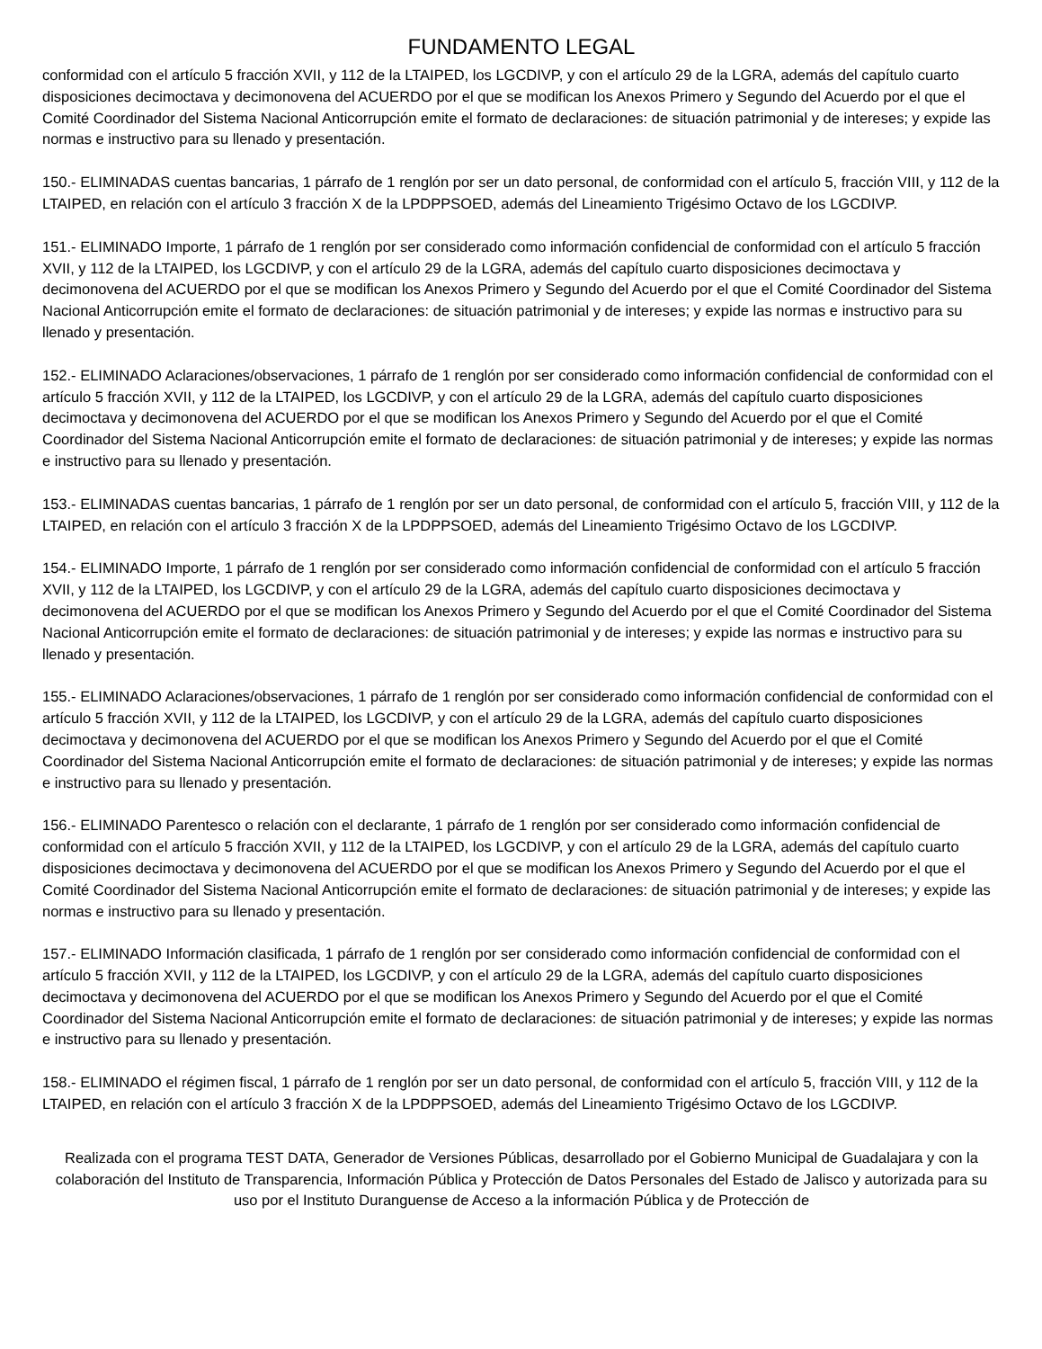FUNDAMENTO LEGAL
conformidad con el artículo 5 fracción XVII, y 112 de la LTAIPED, los LGCDIVP, y con el artículo 29 de la LGRA, además del capítulo cuarto disposiciones decimoctava y decimonovena del ACUERDO por el que se modifican los Anexos Primero y Segundo del Acuerdo por el que el Comité Coordinador del Sistema Nacional Anticorrupción emite el formato de declaraciones: de situación patrimonial y de intereses; y expide las normas e instructivo para su llenado y presentación.
150.- ELIMINADAS cuentas bancarias, 1 párrafo de 1 renglón por ser un dato personal, de conformidad con el artículo 5, fracción VIII, y 112 de la LTAIPED, en relación con el artículo 3 fracción X de la LPDPPSOED, además del Lineamiento Trigésimo Octavo de los LGCDIVP.
151.- ELIMINADO Importe, 1 párrafo de 1 renglón por ser considerado como información confidencial de conformidad con el artículo 5 fracción XVII, y 112 de la LTAIPED, los LGCDIVP, y con el artículo 29 de la LGRA, además del capítulo cuarto disposiciones decimoctava y decimonovena del ACUERDO por el que se modifican los Anexos Primero y Segundo del Acuerdo por el que el Comité Coordinador del Sistema Nacional Anticorrupción emite el formato de declaraciones: de situación patrimonial y de intereses; y expide las normas e instructivo para su llenado y presentación.
152.- ELIMINADO Aclaraciones/observaciones, 1 párrafo de 1 renglón por ser considerado como información confidencial de conformidad con el artículo 5 fracción XVII, y 112 de la LTAIPED, los LGCDIVP, y con el artículo 29 de la LGRA, además del capítulo cuarto disposiciones decimoctava y decimonovena del ACUERDO por el que se modifican los Anexos Primero y Segundo del Acuerdo por el que el Comité Coordinador del Sistema Nacional Anticorrupción emite el formato de declaraciones: de situación patrimonial y de intereses; y expide las normas e instructivo para su llenado y presentación.
153.- ELIMINADAS cuentas bancarias, 1 párrafo de 1 renglón por ser un dato personal, de conformidad con el artículo 5, fracción VIII, y 112 de la LTAIPED, en relación con el artículo 3 fracción X de la LPDPPSOED, además del Lineamiento Trigésimo Octavo de los LGCDIVP.
154.- ELIMINADO Importe, 1 párrafo de 1 renglón por ser considerado como información confidencial de conformidad con el artículo 5 fracción XVII, y 112 de la LTAIPED, los LGCDIVP, y con el artículo 29 de la LGRA, además del capítulo cuarto disposiciones decimoctava y decimonovena del ACUERDO por el que se modifican los Anexos Primero y Segundo del Acuerdo por el que el Comité Coordinador del Sistema Nacional Anticorrupción emite el formato de declaraciones: de situación patrimonial y de intereses; y expide las normas e instructivo para su llenado y presentación.
155.- ELIMINADO Aclaraciones/observaciones, 1 párrafo de 1 renglón por ser considerado como información confidencial de conformidad con el artículo 5 fracción XVII, y 112 de la LTAIPED, los LGCDIVP, y con el artículo 29 de la LGRA, además del capítulo cuarto disposiciones decimoctava y decimonovena del ACUERDO por el que se modifican los Anexos Primero y Segundo del Acuerdo por el que el Comité Coordinador del Sistema Nacional Anticorrupción emite el formato de declaraciones: de situación patrimonial y de intereses; y expide las normas e instructivo para su llenado y presentación.
156.- ELIMINADO Parentesco o relación con el declarante, 1 párrafo de 1 renglón por ser considerado como información confidencial de conformidad con el artículo 5 fracción XVII, y 112 de la LTAIPED, los LGCDIVP, y con el artículo 29 de la LGRA, además del capítulo cuarto disposiciones decimoctava y decimonovena del ACUERDO por el que se modifican los Anexos Primero y Segundo del Acuerdo por el que el Comité Coordinador del Sistema Nacional Anticorrupción emite el formato de declaraciones: de situación patrimonial y de intereses; y expide las normas e instructivo para su llenado y presentación.
157.- ELIMINADO Información clasificada, 1 párrafo de 1 renglón por ser considerado como información confidencial de conformidad con el artículo 5 fracción XVII, y 112 de la LTAIPED, los LGCDIVP, y con el artículo 29 de la LGRA, además del capítulo cuarto disposiciones decimoctava y decimonovena del ACUERDO por el que se modifican los Anexos Primero y Segundo del Acuerdo por el que el Comité Coordinador del Sistema Nacional Anticorrupción emite el formato de declaraciones: de situación patrimonial y de intereses; y expide las normas e instructivo para su llenado y presentación.
158.- ELIMINADO el régimen fiscal, 1 párrafo de 1 renglón por ser un dato personal, de conformidad con el artículo 5, fracción VIII, y 112 de la LTAIPED, en relación con el artículo 3 fracción X de la LPDPPSOED, además del Lineamiento Trigésimo Octavo de los LGCDIVP.
Realizada con el programa TEST DATA, Generador de Versiones Públicas, desarrollado por el Gobierno Municipal de Guadalajara y con la colaboración del Instituto de Transparencia, Información Pública y Protección de Datos Personales del Estado de Jalisco y autorizada para su uso por el Instituto Duranguense de Acceso a la información Pública y de Protección de